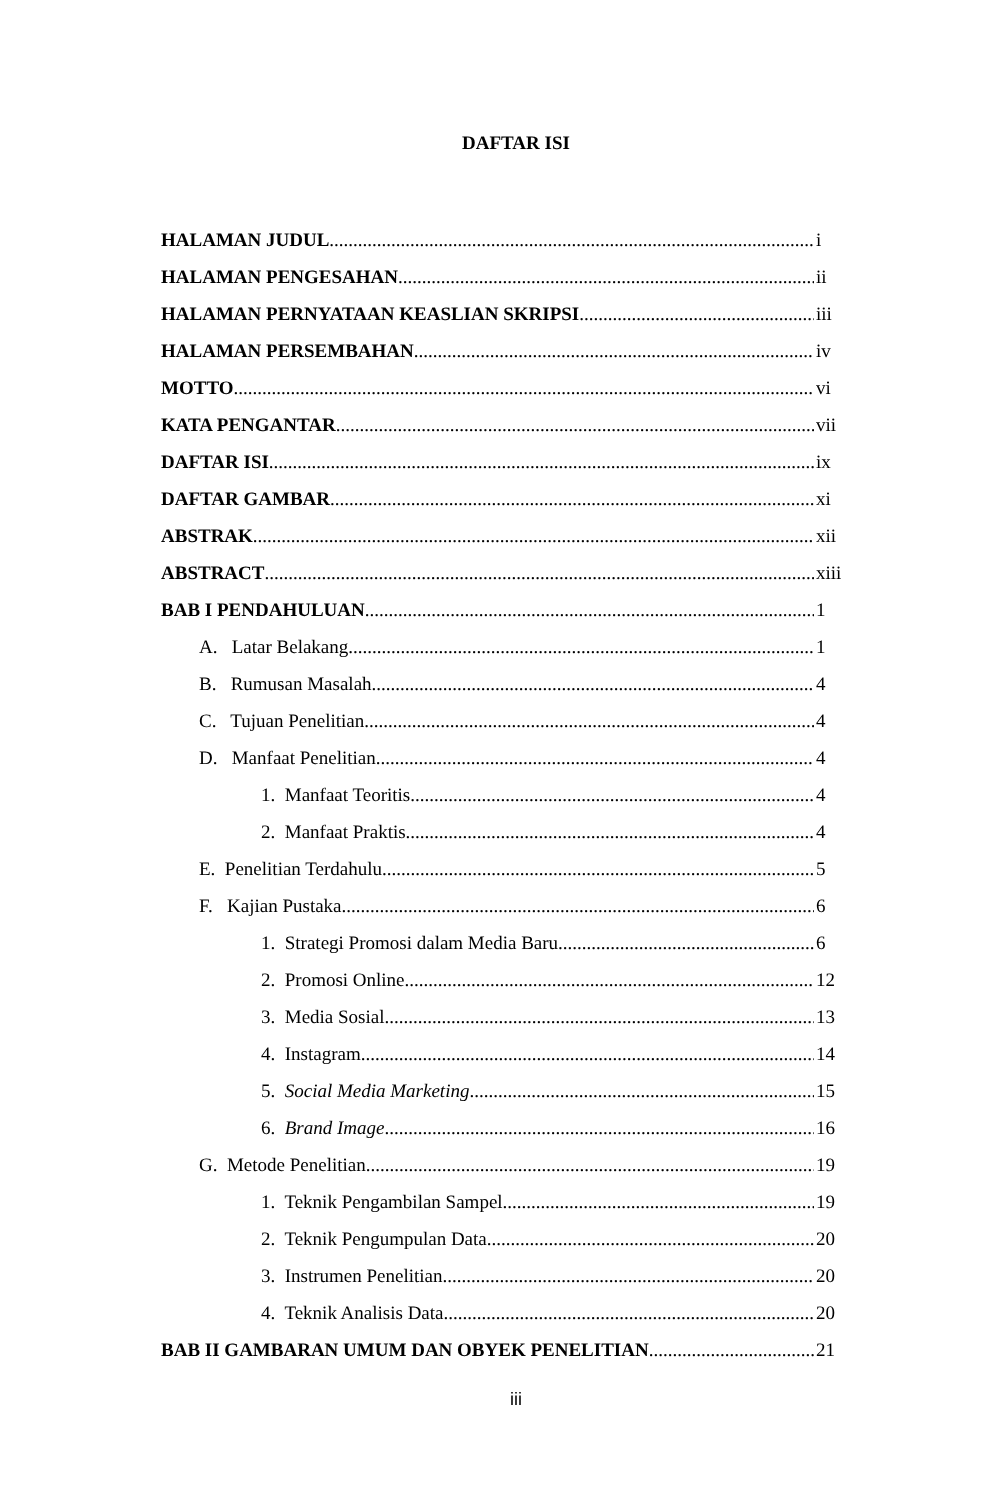DAFTAR ISI
HALAMAN JUDUL i
HALAMAN PENGESAHAN ii
HALAMAN PERNYATAAN KEASLIAN SKRIPSI iii
HALAMAN PERSEMBAHAN iv
MOTTO vi
KATA PENGANTAR vii
DAFTAR ISI ix
DAFTAR GAMBAR xi
ABSTRAK xii
ABSTRACT xiii
BAB I PENDAHULUAN 1
A. Latar Belakang 1
B. Rumusan Masalah 4
C. Tujuan Penelitian 4
D. Manfaat Penelitian 4
1. Manfaat Teoritis 4
2. Manfaat Praktis 4
E. Penelitian Terdahulu 5
F. Kajian Pustaka 6
1. Strategi Promosi dalam Media Baru 6
2. Promosi Online 12
3. Media Sosial 13
4. Instagram 14
5. Social Media Marketing 15
6. Brand Image 16
G. Metode Penelitian 19
1. Teknik Pengambilan Sampel 19
2. Teknik Pengumpulan Data 20
3. Instrumen Penelitian 20
4. Teknik Analisis Data 20
BAB II GAMBARAN UMUM DAN OBYEK PENELITIAN 21
iii